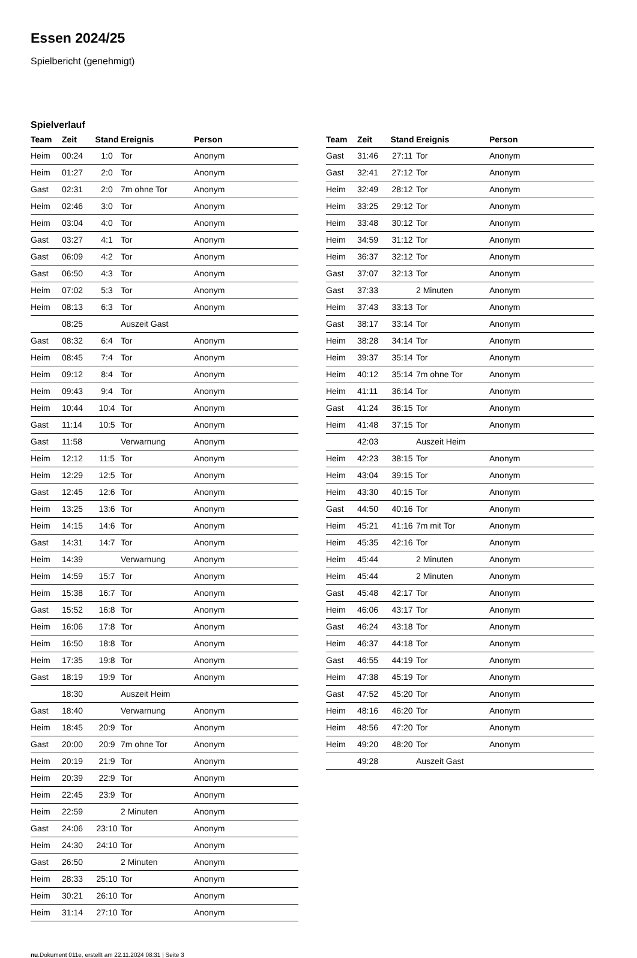Essen 2024/25
Spielbericht (genehmigt)
Spielverlauf
| Team | Zeit | Stand | Ereignis | Person |
| --- | --- | --- | --- | --- |
| Heim | 00:24 | 1:0 | Tor | Anonym |
| Heim | 01:27 | 2:0 | Tor | Anonym |
| Gast | 02:31 | 2:0 | 7m ohne Tor | Anonym |
| Heim | 02:46 | 3:0 | Tor | Anonym |
| Heim | 03:04 | 4:0 | Tor | Anonym |
| Gast | 03:27 | 4:1 | Tor | Anonym |
| Gast | 06:09 | 4:2 | Tor | Anonym |
| Gast | 06:50 | 4:3 | Tor | Anonym |
| Heim | 07:02 | 5:3 | Tor | Anonym |
| Heim | 08:13 | 6:3 | Tor | Anonym |
| | 08:25 | | Auszeit Gast | |
| Gast | 08:32 | 6:4 | Tor | Anonym |
| Heim | 08:45 | 7:4 | Tor | Anonym |
| Heim | 09:12 | 8:4 | Tor | Anonym |
| Heim | 09:43 | 9:4 | Tor | Anonym |
| Heim | 10:44 | 10:4 | Tor | Anonym |
| Gast | 11:14 | 10:5 | Tor | Anonym |
| Gast | 11:58 | | Verwarnung | Anonym |
| Heim | 12:12 | 11:5 | Tor | Anonym |
| Heim | 12:29 | 12:5 | Tor | Anonym |
| Gast | 12:45 | 12:6 | Tor | Anonym |
| Heim | 13:25 | 13:6 | Tor | Anonym |
| Heim | 14:15 | 14:6 | Tor | Anonym |
| Gast | 14:31 | 14:7 | Tor | Anonym |
| Heim | 14:39 | | Verwarnung | Anonym |
| Heim | 14:59 | 15:7 | Tor | Anonym |
| Heim | 15:38 | 16:7 | Tor | Anonym |
| Gast | 15:52 | 16:8 | Tor | Anonym |
| Heim | 16:06 | 17:8 | Tor | Anonym |
| Heim | 16:50 | 18:8 | Tor | Anonym |
| Heim | 17:35 | 19:8 | Tor | Anonym |
| Gast | 18:19 | 19:9 | Tor | Anonym |
| | 18:30 | | Auszeit Heim | |
| Gast | 18:40 | | Verwarnung | Anonym |
| Heim | 18:45 | 20:9 | Tor | Anonym |
| Gast | 20:00 | 20:9 | 7m ohne Tor | Anonym |
| Heim | 20:19 | 21:9 | Tor | Anonym |
| Heim | 20:39 | 22:9 | Tor | Anonym |
| Heim | 22:45 | 23:9 | Tor | Anonym |
| Heim | 22:59 | | 2 Minuten | Anonym |
| Gast | 24:06 | 23:10 | Tor | Anonym |
| Heim | 24:30 | 24:10 | Tor | Anonym |
| Gast | 26:50 | | 2 Minuten | Anonym |
| Heim | 28:33 | 25:10 | Tor | Anonym |
| Heim | 30:21 | 26:10 | Tor | Anonym |
| Heim | 31:14 | 27:10 | Tor | Anonym |
| Team | Zeit | Stand | Ereignis | Person |
| --- | --- | --- | --- | --- |
| Gast | 31:46 | 27:11 | Tor | Anonym |
| Gast | 32:41 | 27:12 | Tor | Anonym |
| Heim | 32:49 | 28:12 | Tor | Anonym |
| Heim | 33:25 | 29:12 | Tor | Anonym |
| Heim | 33:48 | 30:12 | Tor | Anonym |
| Heim | 34:59 | 31:12 | Tor | Anonym |
| Heim | 36:37 | 32:12 | Tor | Anonym |
| Gast | 37:07 | 32:13 | Tor | Anonym |
| Gast | 37:33 | | 2 Minuten | Anonym |
| Heim | 37:43 | 33:13 | Tor | Anonym |
| Gast | 38:17 | 33:14 | Tor | Anonym |
| Heim | 38:28 | 34:14 | Tor | Anonym |
| Heim | 39:37 | 35:14 | Tor | Anonym |
| Heim | 40:12 | 35:14 | 7m ohne Tor | Anonym |
| Heim | 41:11 | 36:14 | Tor | Anonym |
| Gast | 41:24 | 36:15 | Tor | Anonym |
| Heim | 41:48 | 37:15 | Tor | Anonym |
| | 42:03 | | Auszeit Heim | |
| Heim | 42:23 | 38:15 | Tor | Anonym |
| Heim | 43:04 | 39:15 | Tor | Anonym |
| Heim | 43:30 | 40:15 | Tor | Anonym |
| Gast | 44:50 | 40:16 | Tor | Anonym |
| Heim | 45:21 | 41:16 | 7m mit Tor | Anonym |
| Heim | 45:35 | 42:16 | Tor | Anonym |
| Heim | 45:44 | | 2 Minuten | Anonym |
| Heim | 45:44 | | 2 Minuten | Anonym |
| Gast | 45:48 | 42:17 | Tor | Anonym |
| Heim | 46:06 | 43:17 | Tor | Anonym |
| Gast | 46:24 | 43:18 | Tor | Anonym |
| Heim | 46:37 | 44:18 | Tor | Anonym |
| Gast | 46:55 | 44:19 | Tor | Anonym |
| Heim | 47:38 | 45:19 | Tor | Anonym |
| Gast | 47:52 | 45:20 | Tor | Anonym |
| Heim | 48:16 | 46:20 | Tor | Anonym |
| Heim | 48:56 | 47:20 | Tor | Anonym |
| Heim | 49:20 | 48:20 | Tor | Anonym |
| | 49:28 | | Auszeit Gast | |
nu.Dokument 011e, erstellt am 22.11.2024 08:31 | Seite 3